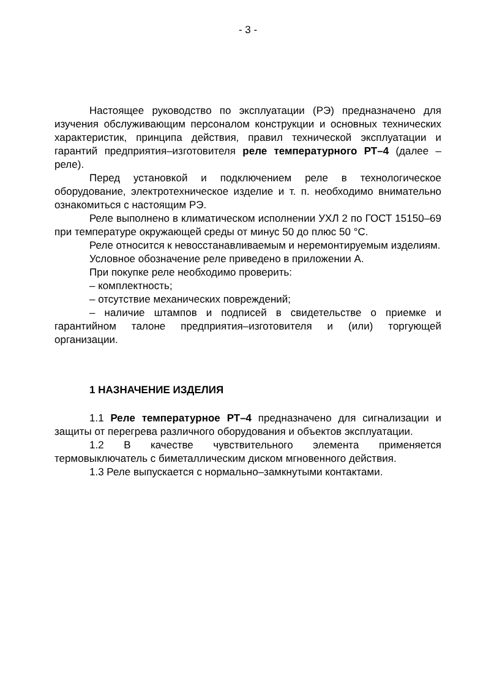- 3 -
Настоящее руководство по эксплуатации (РЭ) предназначено для изучения обслуживающим персоналом конструкции и основных технических характеристик, принципа действия, правил технической эксплуатации и гарантий предприятия–изготовителя реле температурного РТ–4 (далее – реле).
Перед установкой и подключением реле в технологическое оборудование, электротехническое изделие и т. п. необходимо внимательно ознакомиться с настоящим РЭ.
Реле выполнено в климатическом исполнении УХЛ 2 по ГОСТ 15150–69 при температуре окружающей среды от минус 50 до плюс 50 °С.
Реле относится к невосстанавливаемым и неремонтируемым изделиям.
Условное обозначение реле приведено в приложении А.
При покупке реле необходимо проверить:
– комплектность;
– отсутствие механических повреждений;
– наличие штампов и подписей в свидетельстве о приемке и гарантийном талоне предприятия–изготовителя и (или) торгующей организации.
1 НАЗНАЧЕНИЕ ИЗДЕЛИЯ
1.1 Реле температурное РТ–4 предназначено для сигнализации и защиты от перегрева различного оборудования и объектов эксплуатации.
1.2 В качестве чувствительного элемента применяется термовыключатель с биметаллическим диском мгновенного действия.
1.3 Реле выпускается с нормально–замкнутыми контактами.